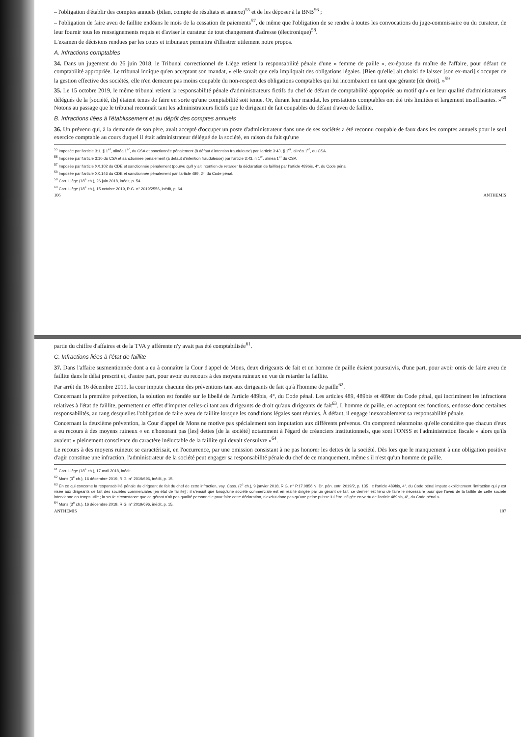– l'obligation d'établir des comptes annuels (bilan, compte de résultats et annexe)<sup>55</sup> et de les déposer à la BNB<sup>56</sup> ;
– l'obligation de faire aveu de faillite endéans le mois de la cessation de paiements<sup>57</sup>, de même que l'obligation de se rendre à toutes les convocations du juge-commissaire ou du curateur, de leur fournir tous les renseignements requis et d'aviser le curateur de tout changement d'adresse (électronique)<sup>58</sup>.
L'examen de décisions rendues par les cours et tribunaux permettra d'illustrer utilement notre propos.
A. Infractions comptables
34. Dans un jugement du 26 juin 2018, le Tribunal correctionnel de Liège retient la responsabilité pénale d'une « femme de paille », ex-épouse du maître de l'affaire, pour défaut de comptabilité appropriée. Le tribunal indique qu'en acceptant son mandat, « elle savait que cela impliquait des obligations légales. [Bien qu'elle] ait choisi de laisser [son ex-mari] s'occuper de la gestion effective des sociétés, elle n'en demeure pas moins coupable du non-respect des obligations comptables qui lui incombaient en tant que gérante [de droit]. »<sup>59</sup>
35. Le 15 octobre 2019, le même tribunal retient la responsabilité pénale d'administrateurs fictifs du chef de défaut de comptabilité appropriée au motif qu'« en leur qualité d'administrateurs délégués de la [société, ils] étaient tenus de faire en sorte qu'une comptabilité soit tenue. Or, durant leur mandat, les prestations comptables ont été très limitées et largement insuffisantes. »<sup>60</sup> Notons au passage que le tribunal reconnaît tant les administrateurs fictifs que le dirigeant de fait coupables du défaut d'aveu de faillite.
B. Infractions liées à l'établissement et au dépôt des comptes annuels
36. Un prévenu qui, à la demande de son père, avait accepté d'occuper un poste d'administrateur dans une de ses sociétés a été reconnu coupable de faux dans les comptes annuels pour le seul exercice comptable au cours duquel il était administrateur délégué de la société, en raison du fait qu'une
<sup>55</sup> Imposée par l'article 3:1, § 1<sup>er</sup>, alinéa 1<sup>er</sup>, du CSA et sanctionnée pénalement (à défaut d'intention frauduleuse) par l'article 3:43, § 1<sup>er</sup>, alinéa 1<sup>er</sup>, du CSA.
<sup>56</sup> Imposée par l'article 3:10 du CSA et sanctionnée pénalement (à défaut d'intention frauduleuse) par l'article 3:43, § 1<sup>er</sup>, alinéa 1<sup>er</sup> du CSA.
<sup>57</sup> Imposée par l'article XX.102 du CDE et sanctionnée pénalement (pourvu qu'il y ait intention de retarder la déclaration de faillite) par l'article 489bis, 4°, du Code pénal.
<sup>58</sup> Imposée par l'article XX.146 du CDE et sanctionnée pénalement par l'article 489, 2°, du Code pénal.
<sup>59</sup> Corr. Liège (18<sup>e</sup> ch.), 26 juin 2018, inédit, p. 54.
<sup>60</sup> Corr. Liège (18<sup>e</sup> ch.), 15 octobre 2019, R.G. n° 2019/2556, inédit, p. 64.
106 ANTHEMIS
partie du chiffre d'affaires et de la TVA y afférente n'y avait pas été comptabilisée<sup>61</sup>.
C. Infractions liées à l'état de faillite
37. Dans l'affaire susmentionnée dont a eu à connaître la Cour d'appel de Mons, deux dirigeants de fait et un homme de paille étaient poursuivis, d'une part, pour avoir omis de faire aveu de faillite dans le délai prescrit et, d'autre part, pour avoir eu recours à des moyens ruineux en vue de retarder la faillite.
Par arrêt du 16 décembre 2019, la cour impute chacune des préventions tant aux dirigeants de fait qu'à l'homme de paille<sup>62</sup>.
Concernant la première prévention, la solution est fondée sur le libellé de l'article 489bis, 4°, du Code pénal. Les articles 489, 489bis et 489ter du Code pénal, qui incriminent les infractions relatives à l'état de faillite, permettent en effet d'imputer celles-ci tant aux dirigeants de droit qu'aux dirigeants de fait<sup>63</sup>. L'homme de paille, en acceptant ses fonctions, endosse donc certaines responsabilités, au rang desquelles l'obligation de faire aveu de faillite lorsque les conditions légales sont réunies. À défaut, il engage inexorablement sa responsabilité pénale.
Concernant la deuxième prévention, la Cour d'appel de Mons ne motive pas spécialement son imputation aux différents prévenus. On comprend néanmoins qu'elle considère que chacun d'eux a eu recours à des moyens ruineux « en n'honorant pas [les] dettes [de la société] notamment à l'égard de créanciers institutionnels, que sont l'ONSS et l'administration fiscale » alors qu'ils avaient « pleinement conscience du caractère inéluctable de la faillite qui devait s'ensuivre »<sup>64</sup>.
Le recours à des moyens ruineux se caractérisait, en l'occurrence, par une omission consistant à ne pas honorer les dettes de la société. Dès lors que le manquement à une obligation positive d'agir constitue une infraction, l'administrateur de la société peut engager sa responsabilité pénale du chef de ce manquement, même s'il n'est qu'un homme de paille.
<sup>61</sup> Corr. Liège (18<sup>e</sup> ch.), 17 avril 2018, inédit.
<sup>62</sup> Mons (3<sup>e</sup> ch.), 16 décembre 2019, R.G. n° 2019/696, inédit, p. 15.
<sup>63</sup> En ce qui concerne la responsabilité pénale du dirigeant de fait du chef de cette infraction, voy. Cass. (2<sup>e</sup> ch.), 9 janvier 2018, R.G. n° P.17.0856.N, Dr. pén. entr. 2019/2, p. 135 : « l'article 489bis, 4°, du Code pénal impute explicitement l'infraction qui y est visée aux dirigeants de fait des sociétés commerciales [en état de faillite] ; il s'ensuit que lorsqu'une société commerciale est en réalité dirigée par un gérant de fait, ce dernier est tenu de faire le nécessaire pour que l'aveu de la faillite de cette société intervienne en temps utile ; la seule circonstance que ce gérant n'ait pas qualité personnelle pour faire cette déclaration, n'exclut donc pas qu'une peine puisse lui être infligée en vertu de l'article 489bis, 4°, du Code pénal ».
<sup>64</sup> Mons (3<sup>e</sup> ch.), 16 décembre 2019, R.G. n° 2019/696, inédit, p. 15.
ANTHEMIS 107